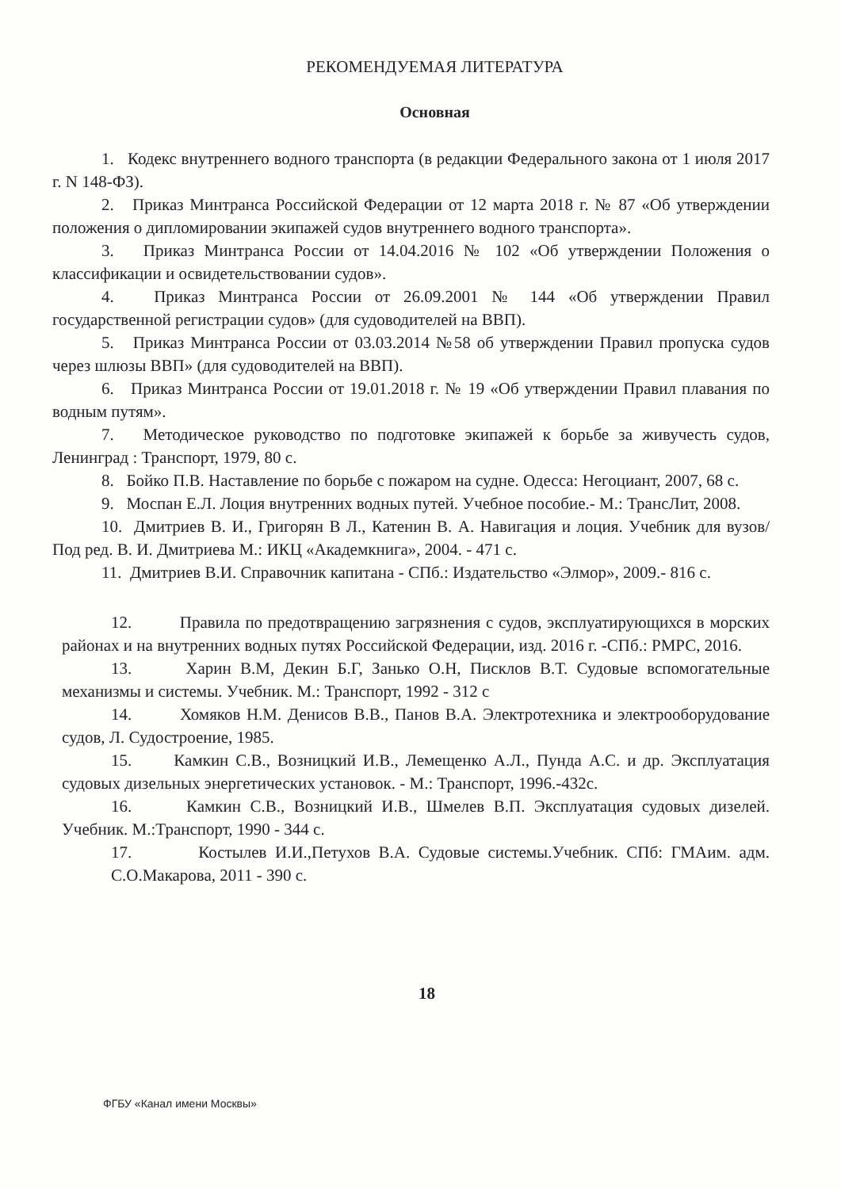РЕКОМЕНДУЕМАЯ ЛИТЕРАТУРА
Основная
1. Кодекс внутреннего водного транспорта (в редакции Федерального закона от 1 июля 2017 г. N 148-ФЗ).
2. Приказ Минтранса Российской Федерации от 12 марта 2018 г. № 87 «Об утверждении положения о дипломировании экипажей судов внутреннего водного транспорта».
3. Приказ Минтранса России от 14.04.2016 № 102 «Об утверждении Положения о классификации и освидетельствовании судов».
4. Приказ Минтранса России от 26.09.2001 № 144 «Об утверждении Правил государственной регистрации судов» (для судоводителей на ВВП).
5. Приказ Минтранса России от 03.03.2014 №58 об утверждении Правил пропуска судов через шлюзы ВВП» (для судоводителей на ВВП).
6. Приказ Минтранса России от 19.01.2018 г. № 19 «Об утверждении Правил плавания по водным путям».
7. Методическое руководство по подготовке экипажей к борьбе за живучесть судов, Ленинград : Транспорт, 1979, 80 с.
8. Бойко П.В. Наставление по борьбе с пожаром на судне. Одесса: Негоциант, 2007, 68 с.
9. Моспан Е.Л. Лоция внутренних водных путей. Учебное пособие.- М.: ТрансЛит, 2008.
10. Дмитриев В. И., Григорян В Л., Катенин В. А. Навигация и лоция. Учебник для вузов/Под ред. В. И. Дмитриева М.: ИКЦ «Академкнига», 2004. - 471 с.
11. Дмитриев В.И. Справочник капитана - СПб.: Издательство «Элмор», 2009.- 816 с.
12. Правила по предотвращению загрязнения с судов, эксплуатирующихся в морских районах и на внутренних водных путях Российской Федерации, изд. 2016 г. -СПб.: РМРС, 2016.
13. Харин В.М, Декин Б.Г, Занько О.Н, Писклов В.Т. Судовые вспомогательные механизмы и системы. Учебник. М.: Транспорт, 1992 - 312 с
14. Хомяков Н.М. Денисов В.В., Панов В.А. Электротехника и электрооборудование судов, Л. Судостроение, 1985.
15. Камкин С.В., Возницкий И.В., Лемещенко А.Л., Пунда А.С. и др. Эксплуатация судовых дизельных энергетических установок. - М.: Транспорт, 1996.-432с.
16. Камкин С.В., Возницкий И.В., Шмелев В.П. Эксплуатация судовых дизелей. Учебник. М.:Транспорт, 1990 - 344 с.
17. Костылев И.И.,Петухов В.А. Судовые системы.Учебник. СПб: ГМАим. адм. С.О.Макарова, 2011 - 390 с.
18
ФГБУ «Канал имени Москвы»